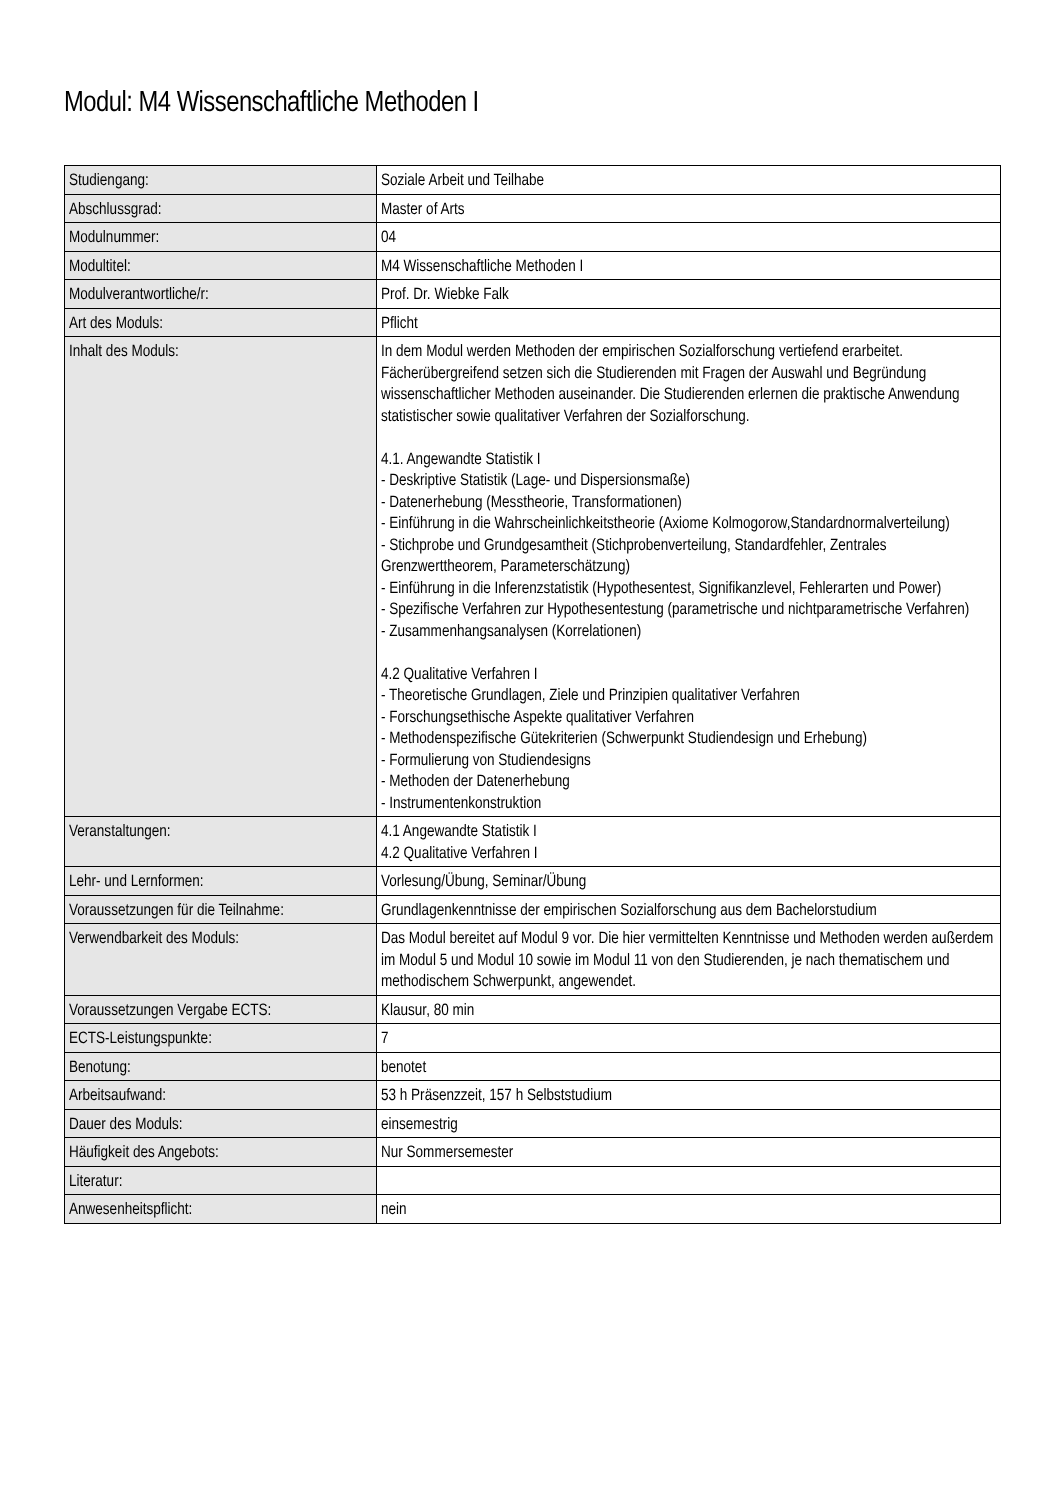Modul: M4 Wissenschaftliche Methoden I
| Studiengang: | Soziale Arbeit und Teilhabe |
| Abschlussgrad: | Master of Arts |
| Modulnummer: | 04 |
| Modultitel: | M4 Wissenschaftliche Methoden I |
| Modulverantwortliche/r: | Prof. Dr. Wiebke Falk |
| Art des Moduls: | Pflicht |
| Inhalt des Moduls: | In dem Modul werden Methoden der empirischen Sozialforschung vertiefend erarbeitet. Fächerübergreifend setzen sich die Studierenden mit Fragen der Auswahl und Begründung wissenschaftlicher Methoden auseinander. Die Studierenden erlernen die praktische Anwendung statistischer sowie qualitativer Verfahren der Sozialforschung. 4.1. Angewandte Statistik I - Deskriptive Statistik (Lage- und Dispersionsmaße) - Datenerhebung (Messtheorie, Transformationen) - Einführung in die Wahrscheinlichkeitstheorie (Axiome Kolmogorow,Standardnormalverteilung) - Stichprobe und Grundgesamtheit (Stichprobenverteilung, Standardfehler, Zentrales Grenzwerttheorem, Parameterschätzung) - Einführung in die Inferenzstatistik (Hypothesentest, Signifikanzlevel, Fehlerarten und Power) - Spezifische Verfahren zur Hypothesentestung (parametrische und nichtparametrische Verfahren) - Zusammenhangsanalysen (Korrelationen) 4.2 Qualitative Verfahren I - Theoretische Grundlagen, Ziele und Prinzipien qualitativer Verfahren - Forschungsethische Aspekte qualitativer Verfahren - Methodenspezifische Gütekriterien (Schwerpunkt Studiendesign und Erhebung) - Formulierung von Studiendesigns - Methoden der Datenerhebung - Instrumentenkonstruktion |
| Veranstaltungen: | 4.1 Angewandte Statistik I 4.2 Qualitative Verfahren I |
| Lehr- und Lernformen: | Vorlesung/Übung, Seminar/Übung |
| Voraussetzungen für die Teilnahme: | Grundlagenkenntnisse der empirischen Sozialforschung aus dem Bachelorstudium |
| Verwendbarkeit des Moduls: | Das Modul bereitet auf Modul 9 vor. Die hier vermittelten Kenntnisse und Methoden werden außerdem im Modul 5 und Modul 10 sowie im Modul 11 von den Studierenden, je nach thematischem und methodischem Schwerpunkt, angewendet. |
| Voraussetzungen Vergabe ECTS: | Klausur, 80 min |
| ECTS-Leistungspunkte: | 7 |
| Benotung: | benotet |
| Arbeitsaufwand: | 53 h Präsenzzeit, 157 h Selbststudium |
| Dauer des Moduls: | einsemestrig |
| Häufigkeit des Angebots: | Nur Sommersemester |
| Literatur: | |
| Anwesenheitspflicht: | nein |